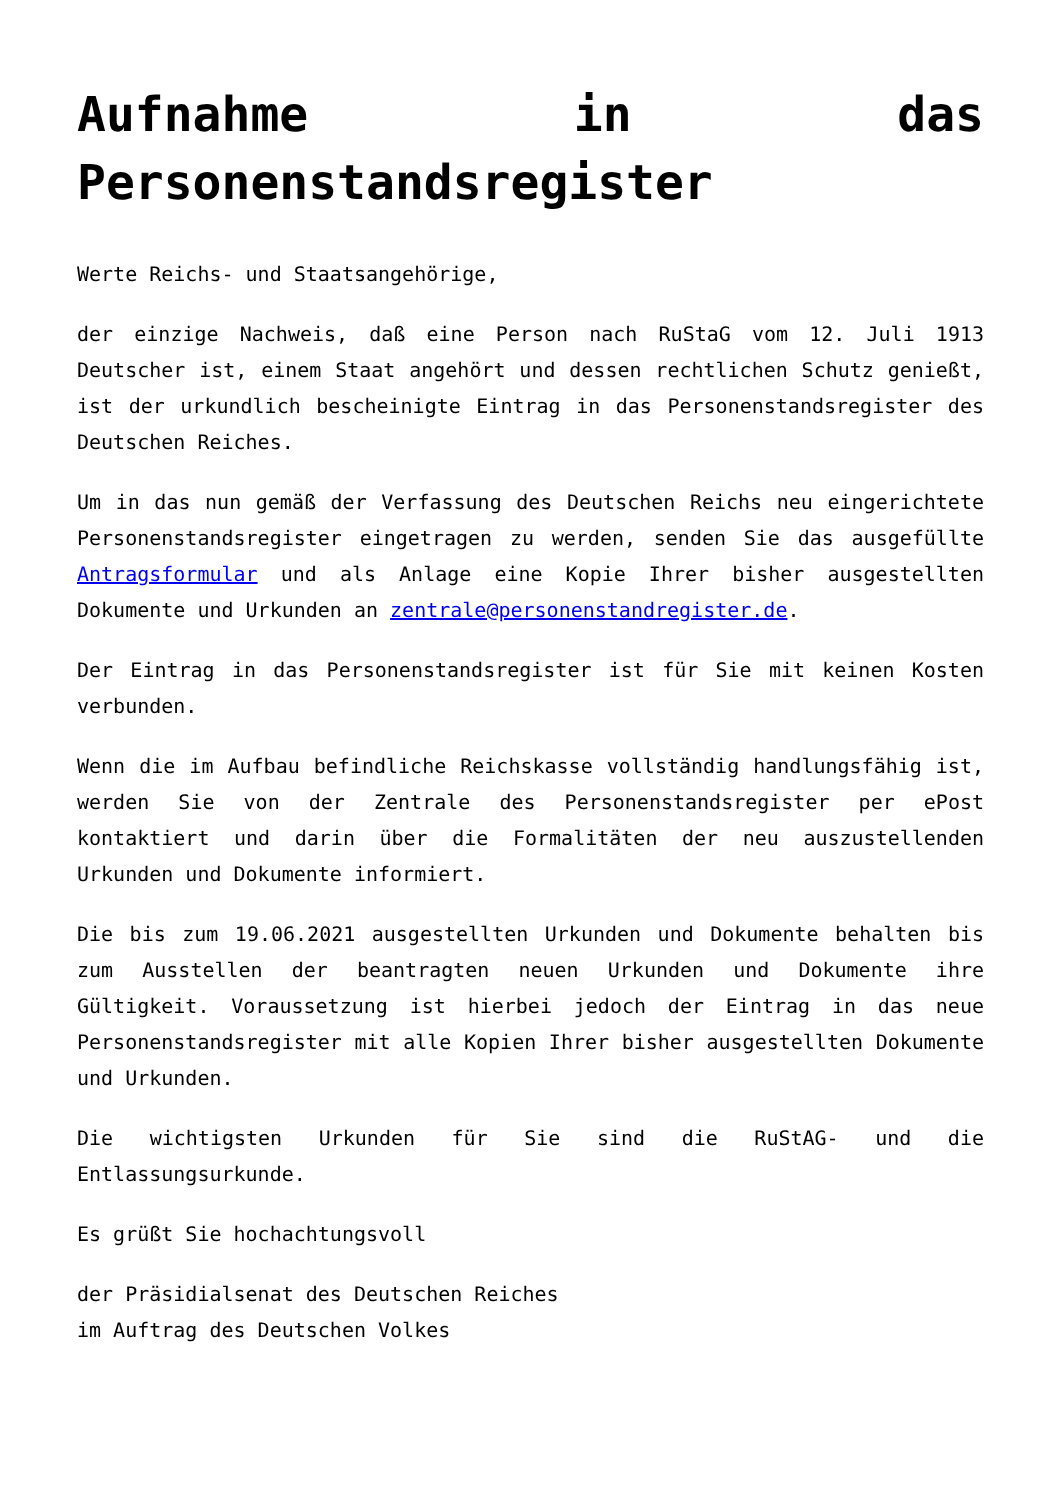Aufnahme in das Personenstandsregister
Werte Reichs- und Staatsangehörige,
der einzige Nachweis, daß eine Person nach RuStaG vom 12. Juli 1913 Deutscher ist, einem Staat angehört und dessen rechtlichen Schutz genießt, ist der urkundlich bescheinigte Eintrag in das Personenstandsregister des Deutschen Reiches.
Um in das nun gemäß der Verfassung des Deutschen Reichs neu eingerichtete Personenstandsregister eingetragen zu werden, senden Sie das ausgefüllte Antragsformular und als Anlage eine Kopie Ihrer bisher ausgestellten Dokumente und Urkunden an zentrale@personenstandregister.de.
Der Eintrag in das Personenstandsregister ist für Sie mit keinen Kosten verbunden.
Wenn die im Aufbau befindliche Reichskasse vollständig handlungsfähig ist, werden Sie von der Zentrale des Personenstandsregister per ePost kontaktiert und darin über die Formalitäten der neu auszustellenden Urkunden und Dokumente informiert.
Die bis zum 19.06.2021 ausgestellten Urkunden und Dokumente behalten bis zum Ausstellen der beantragten neuen Urkunden und Dokumente ihre Gültigkeit. Voraussetzung ist hierbei jedoch der Eintrag in das neue Personenstandsregister mit alle Kopien Ihrer bisher ausgestellten Dokumente und Urkunden.
Die wichtigsten Urkunden für Sie sind die RuStAG- und die Entlassungsurkunde.
Es grüßt Sie hochachtungsvoll
der Präsidialsenat des Deutschen Reiches
im Auftrag des Deutschen Volkes